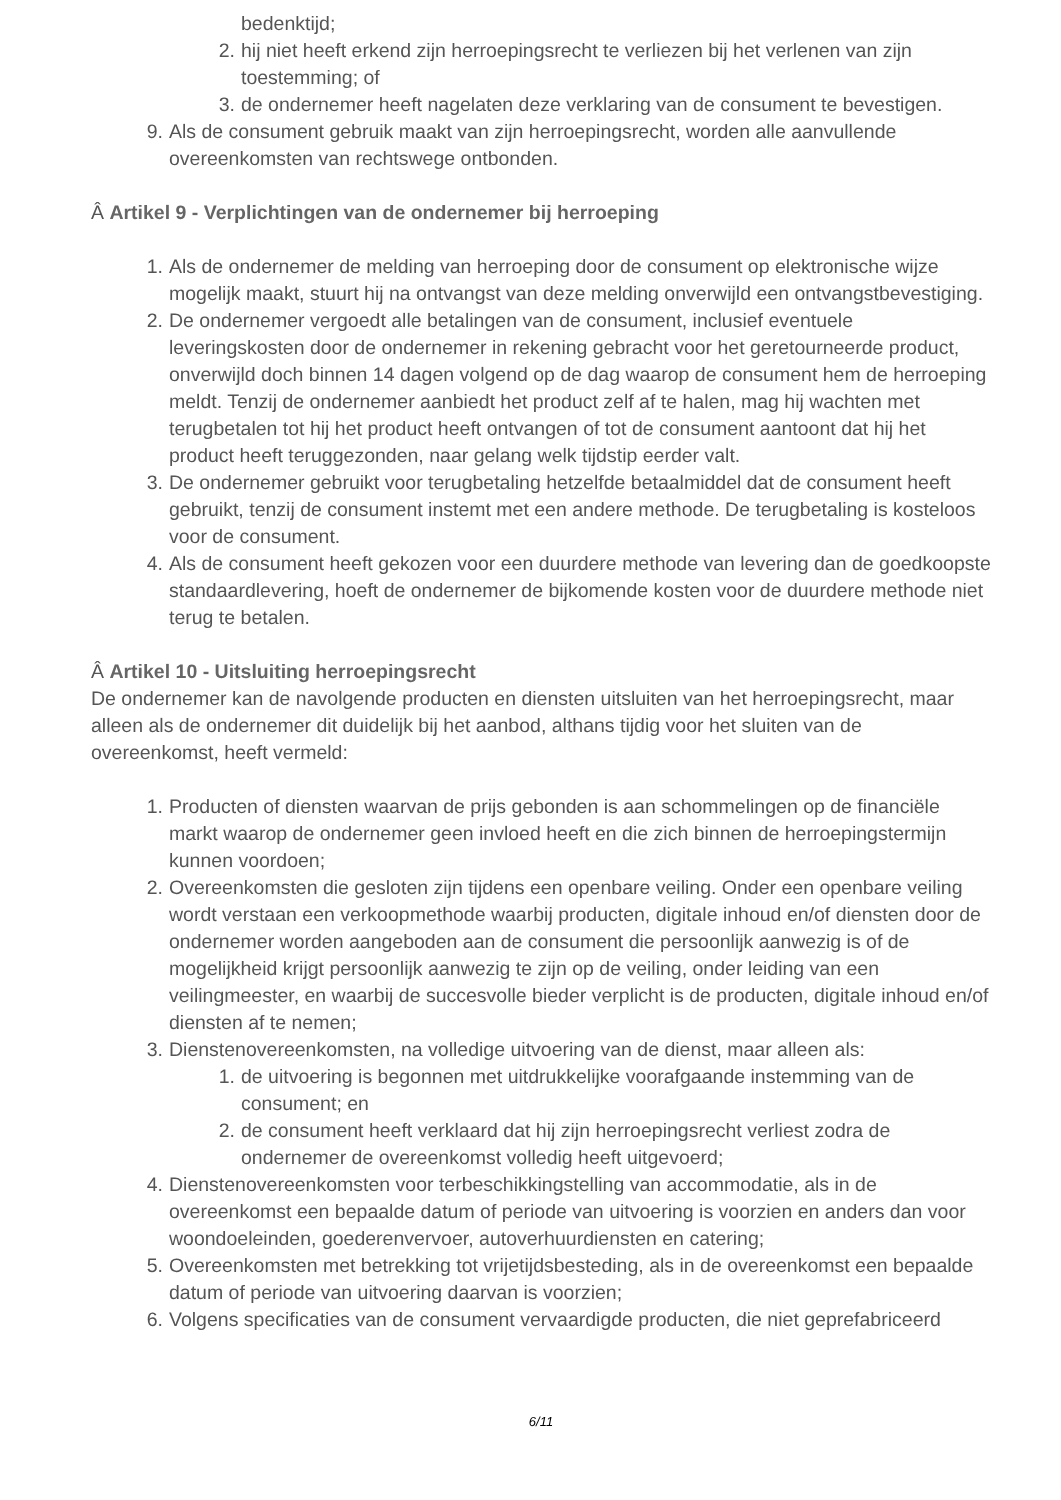bedenktijd;
2. hij niet heeft erkend zijn herroepingsrecht te verliezen bij het verlenen van zijn toestemming; of
3. de ondernemer heeft nagelaten deze verklaring van de consument te bevestigen.
9. Als de consument gebruik maakt van zijn herroepingsrecht, worden alle aanvullende overeenkomsten van rechtswege ontbonden.
Â Artikel 9 - Verplichtingen van de ondernemer bij herroeping
1. Als de ondernemer de melding van herroeping door de consument op elektronische wijze mogelijk maakt, stuurt hij na ontvangst van deze melding onverwijld een ontvangstbevestiging.
2. De ondernemer vergoedt alle betalingen van de consument, inclusief eventuele leveringskosten door de ondernemer in rekening gebracht voor het geretourneerde product, onverwijld doch binnen 14 dagen volgend op de dag waarop de consument hem de herroeping meldt. Tenzij de ondernemer aanbiedt het product zelf af te halen, mag hij wachten met terugbetalen tot hij het product heeft ontvangen of tot de consument aantoont dat hij het product heeft teruggezonden, naar gelang welk tijdstip eerder valt.
3. De ondernemer gebruikt voor terugbetaling hetzelfde betaalmiddel dat de consument heeft gebruikt, tenzij de consument instemt met een andere methode. De terugbetaling is kosteloos voor de consument.
4. Als de consument heeft gekozen voor een duurdere methode van levering dan de goedkoopste standaardlevering, hoeft de ondernemer de bijkomende kosten voor de duurdere methode niet terug te betalen.
Â Artikel 10 - Uitsluiting herroepingsrecht
De ondernemer kan de navolgende producten en diensten uitsluiten van het herroepingsrecht, maar alleen als de ondernemer dit duidelijk bij het aanbod, althans tijdig voor het sluiten van de overeenkomst, heeft vermeld:
1. Producten of diensten waarvan de prijs gebonden is aan schommelingen op de financiële markt waarop de ondernemer geen invloed heeft en die zich binnen de herroepingstermijn kunnen voordoen;
2. Overeenkomsten die gesloten zijn tijdens een openbare veiling. Onder een openbare veiling wordt verstaan een verkoopmethode waarbij producten, digitale inhoud en/of diensten door de ondernemer worden aangeboden aan de consument die persoonlijk aanwezig is of de mogelijkheid krijgt persoonlijk aanwezig te zijn op de veiling, onder leiding van een veilingmeester, en waarbij de succesvolle bieder verplicht is de producten, digitale inhoud en/of diensten af te nemen;
3. Dienstenovereenkomsten, na volledige uitvoering van de dienst, maar alleen als:
1. de uitvoering is begonnen met uitdrukkelijke voorafgaande instemming van de consument; en
2. de consument heeft verklaard dat hij zijn herroepingsrecht verliest zodra de ondernemer de overeenkomst volledig heeft uitgevoerd;
4. Dienstenovereenkomsten voor terbeschikkingstelling van accommodatie, als in de overeenkomst een bepaalde datum of periode van uitvoering is voorzien en anders dan voor woondoeleinden, goederenvervoer, autoverhuurdiensten en catering;
5. Overeenkomsten met betrekking tot vrijetijdsbesteding, als in de overeenkomst een bepaalde datum of periode van uitvoering daarvan is voorzien;
6. Volgens specificaties van de consument vervaardigde producten, die niet geprefabriceerd
6/11